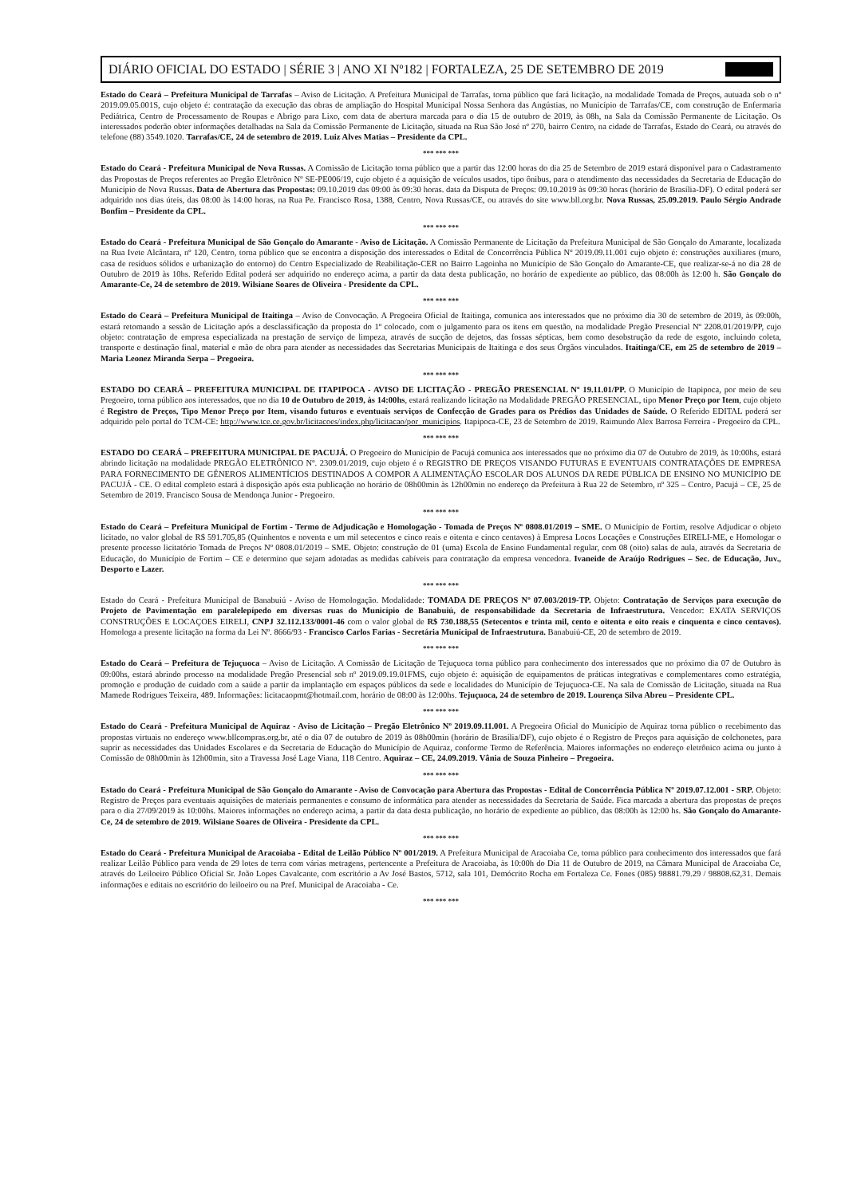DIÁRIO OFICIAL DO ESTADO | SÉRIE 3 | ANO XI Nº182 | FORTALEZA, 25 DE SETEMBRO DE 2019
Estado do Ceará – Prefeitura Municipal de Tarrafas – Aviso de Licitação. A Prefeitura Municipal de Tarrafas, torna público que fará licitação, na modalidade Tomada de Preços, autuada sob o nº 2019.09.05.001S, cujo objeto é: contratação da execução das obras de ampliação do Hospital Municipal Nossa Senhora das Angústias, no Município de Tarrafas/CE, com construção de Enfermaria Pediátrica, Centro de Processamento de Roupas e Abrigo para Lixo, com data de abertura marcada para o dia 15 de outubro de 2019, às 08h, na Sala da Comissão Permanente de Licitação. Os interessados poderão obter informações detalhadas na Sala da Comissão Permanente de Licitação, situada na Rua São José nº 270, bairro Centro, na cidade de Tarrafas, Estado do Ceará, ou através do telefone (88) 3549.1020. Tarrafas/CE, 24 de setembro de 2019. Luiz Alves Matias – Presidente da CPL.
*** *** ***
Estado do Ceará - Prefeitura Municipal de Nova Russas. A Comissão de Licitação torna público que a partir das 12:00 horas do dia 25 de Setembro de 2019 estará disponível para o Cadastramento das Propostas de Preços referentes ao Pregão Eletrônico Nº SE-PE006/19, cujo objeto é a aquisição de veículos usados, tipo ônibus, para o atendimento das necessidades da Secretaria de Educação do Município de Nova Russas. Data de Abertura das Propostas: 09.10.2019 das 09:00 às 09:30 horas. data da Disputa de Preços: 09.10.2019 às 09:30 horas (horário de Brasília-DF). O edital poderá ser adquirido nos dias úteis, das 08:00 às 14:00 horas, na Rua Pe. Francisco Rosa, 1388, Centro, Nova Russas/CE, ou através do site www.bll.org.br. Nova Russas, 25.09.2019. Paulo Sérgio Andrade Bonfim – Presidente da CPL.
*** *** ***
Estado do Ceará - Prefeitura Municipal de São Gonçalo do Amarante - Aviso de Licitação. A Comissão Permanente de Licitação da Prefeitura Municipal de São Gonçalo do Amarante, localizada na Rua Ivete Alcântara, nº 120, Centro, torna público que se encontra a disposição dos interessados o Edital de Concorrência Pública Nº 2019.09.11.001 cujo objeto é: construções auxiliares (muro, casa de resíduos sólidos e urbanização do entorno) do Centro Especializado de Reabilitação-CER no Bairro Lagoinha no Município de São Gonçalo do Amarante-CE, que realizar-se-á no dia 28 de Outubro de 2019 às 10hs. Referido Edital poderá ser adquirido no endereço acima, a partir da data desta publicação, no horário de expediente ao público, das 08:00h às 12:00 h. São Gonçalo do Amarante-Ce, 24 de setembro de 2019. Wilsiane Soares de Oliveira - Presidente da CPL.
*** *** ***
Estado do Ceará – Prefeitura Municipal de Itaitinga – Aviso de Convocação. A Pregoeira Oficial de Itaitinga, comunica aos interessados que no próximo dia 30 de setembro de 2019, às 09:00h, estará retomando a sessão de Licitação após a desclassificação da proposta do 1º colocado, com o julgamento para os itens em questão, na modalidade Pregão Presencial Nº 2208.01/2019/PP, cujo objeto: contratação de empresa especializada na prestação de serviço de limpeza, através de sucção de dejetos, das fossas sépticas, bem como desobstrução da rede de esgoto, incluindo coleta, transporte e destinação final, material e mão de obra para atender as necessidades das Secretarias Municipais de Itaitinga e dos seus Órgãos vinculados. Itaitinga/CE, em 25 de setembro de 2019 – Maria Leonez Miranda Serpa – Pregoeira.
*** *** ***
ESTADO DO CEARÁ – PREFEITURA MUNICIPAL DE ITAPIPOCA - AVISO DE LICITAÇÃO - PREGÃO PRESENCIAL Nº 19.11.01/PP. O Município de Itapipoca, por meio de seu Pregoeiro, torna público aos interessados, que no dia 10 de Outubro de 2019, às 14:00hs, estará realizando licitação na Modalidade PREGÃO PRESENCIAL, tipo Menor Preço por Item, cujo objeto é Registro de Preços, Tipo Menor Preço por Item, visando futuros e eventuais serviços de Confecção de Grades para os Prédios das Unidades de Saúde. O Referido EDITAL poderá ser adquirido pelo portal do TCM-CE: http://www.tce.ce.gov.br/licitacoes/index.php/licitacao/por_municipios. Itapipoca-CE, 23 de Setembro de 2019. Raimundo Alex Barrosa Ferreira - Pregoeiro da CPL.
*** *** ***
ESTADO DO CEARÁ – PREFEITURA MUNICIPAL DE PACUJÁ. O Pregoeiro do Município de Pacujá comunica aos interessados que no próximo dia 07 de Outubro de 2019, às 10:00hs, estará abrindo licitação na modalidade PREGÃO ELETRÔNICO Nº. 2309.01/2019, cujo objeto é o REGISTRO DE PREÇOS VISANDO FUTURAS E EVENTUAIS CONTRATAÇÕES DE EMPRESA PARA FORNECIMENTO DE GÊNEROS ALIMENTÍCIOS DESTINADOS A COMPOR A ALIMENTAÇÃO ESCOLAR DOS ALUNOS DA REDE PÚBLICA DE ENSINO NO MUNICÍPIO DE PACUJÁ - CE. O edital completo estará à disposição após esta publicação no horário de 08h00min às 12h00min no endereço da Prefeitura à Rua 22 de Setembro, nº 325 – Centro, Pacujá – CE, 25 de Setembro de 2019. Francisco Sousa de Mendonça Junior - Pregoeiro.
*** *** ***
Estado do Ceará – Prefeitura Municipal de Fortim - Termo de Adjudicação e Homologação - Tomada de Preços Nº 0808.01/2019 – SME. O Município de Fortim, resolve Adjudicar o objeto licitado, no valor global de R$ 591.705,85 (Quinhentos e noventa e um mil setecentos e cinco reais e oitenta e cinco centavos) à Empresa Locos Locações e Construções EIRELI-ME, e Homologar o presente processo licitatório Tomada de Preços Nº 0808.01/2019 – SME. Objeto: construção de 01 (uma) Escola de Ensino Fundamental regular, com 08 (oito) salas de aula, através da Secretaria de Educação, do Município de Fortim – CE e determino que sejam adotadas as medidas cabíveis para contratação da empresa vencedora. Ivaneide de Araújo Rodrigues – Sec. de Educação, Juv., Desporto e Lazer.
*** *** ***
Estado do Ceará - Prefeitura Municipal de Banabuiú - Aviso de Homologação. Modalidade: TOMADA DE PREÇOS Nº 07.003/2019-TP. Objeto: Contratação de Serviços para execução do Projeto de Pavimentação em paralelepípedo em diversas ruas do Município de Banabuiú, de responsabilidade da Secretaria de Infraestrutura. Vencedor: EXATA SERVIÇOS CONSTRUÇÕES E LOCAÇOES EIRELI, CNPJ 32.112.133/0001-46 com o valor global de R$ 730.188,55 (Setecentos e trinta mil, cento e oitenta e oito reais e cinquenta e cinco centavos). Homologa a presente licitação na forma da Lei Nº. 8666/93 - Francisco Carlos Farias - Secretária Municipal de Infraestrutura. Banabuiú-CE, 20 de setembro de 2019.
*** *** ***
Estado do Ceará – Prefeitura de Tejuçuoca – Aviso de Licitação. A Comissão de Licitação de Tejuçuoca torna público para conhecimento dos interessados que no próximo dia 07 de Outubro às 09:00hs, estará abrindo processo na modalidade Pregão Presencial sob nº 2019.09.19.01FMS, cujo objeto é: aquisição de equipamentos de práticas integrativas e complementares como estratégia, promoção e produção de cuidado com a saúde a partir da implantação em espaços públicos da sede e localidades do Município de Tejuçuoca-CE. Na sala de Comissão de Licitação, situada na Rua Mamede Rodrigues Teixeira, 489. Informações: licitacaopmt@hotmail.com, horário de 08:00 às 12:00hs. Tejuçuoca, 24 de setembro de 2019. Lourença Silva Abreu – Presidente CPL.
*** *** ***
Estado do Ceará - Prefeitura Municipal de Aquiraz - Aviso de Licitação – Pregão Eletrônico Nº 2019.09.11.001. A Pregoeira Oficial do Município de Aquiraz torna público o recebimento das propostas virtuais no endereço www.bllcompras.org.br, até o dia 07 de outubro de 2019 às 08h00min (horário de Brasília/DF), cujo objeto é o Registro de Preços para aquisição de colchonetes, para suprir as necessidades das Unidades Escolares e da Secretaria de Educação do Município de Aquiraz, conforme Termo de Referência. Maiores informações no endereço eletrônico acima ou junto à Comissão de 08h00min às 12h00min, sito a Travessa José Lage Viana, 118 Centro. Aquiraz – CE, 24.09.2019. Vânia de Souza Pinheiro – Pregoeira.
*** *** ***
Estado do Ceará - Prefeitura Municipal de São Gonçalo do Amarante - Aviso de Convocação para Abertura das Propostas - Edital de Concorrência Pública Nº 2019.07.12.001 - SRP. Objeto: Registro de Preços para eventuais aquisições de materiais permanentes e consumo de informática para atender as necessidades da Secretaria de Saúde. Fica marcada a abertura das propostas de preços para o dia 27/09/2019 às 10:00hs. Maiores informações no endereço acima, a partir da data desta publicação, no horário de expediente ao público, das 08:00h às 12:00 hs. São Gonçalo do Amarante-Ce, 24 de setembro de 2019. Wilsiane Soares de Oliveira - Presidente da CPL.
*** *** ***
Estado do Ceará - Prefeitura Municipal de Aracoiaba - Edital de Leilão Público Nº 001/2019. A Prefeitura Municipal de Aracoiaba Ce, torna público para conhecimento dos interessados que fará realizar Leilão Público para venda de 29 lotes de terra com várias metragens, pertencente a Prefeitura de Aracoiaba, às 10:00h do Dia 11 de Outubro de 2019, na Câmara Municipal de Aracoiaba Ce, através do Leiloeiro Público Oficial Sr. João Lopes Cavalcante, com escritório a Av José Bastos, 5712, sala 101, Demócrito Rocha em Fortaleza Ce. Fones (085) 98881.79.29 / 98808.62,31. Demais informações e editais no escritório do leiloeiro ou na Pref. Municipal de Aracoiaba - Ce.
*** *** ***